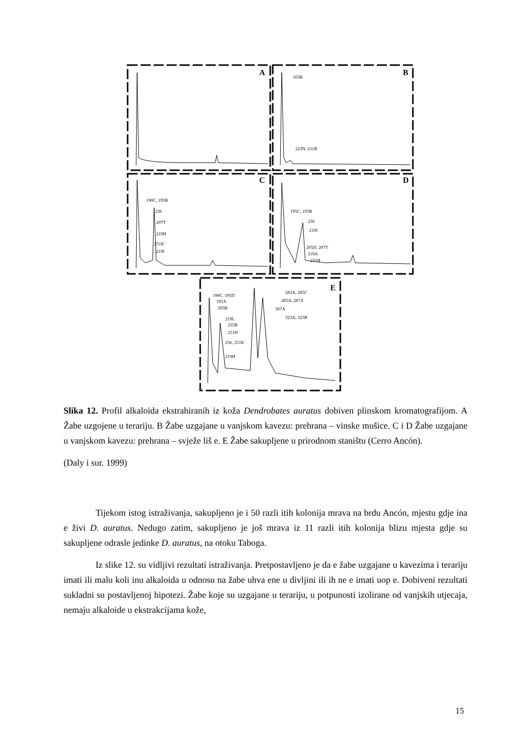A
B
C
D
E
165B
223N, 211B
190C, 195B
236
207T
219H
251K
219I
195C, 195B
236
219I
205D, 207T
219A
231H
190C, 195D
195A
205B
219L
235B
251H
236, 251K
219H
283A, 285C
285A, 287A
307A
323A, 323B
Slika 12. Profil alkaloida ekstrahiranih iz koža Dendrobates auratus dobiven plinskom kromatografijom. A Žabe uzgojene u terariju. B Žabe uzgajane u vanjskom kavezu: prehrana – vinske mušice. C i D Žabe uzgajane u vanjskom kavezu: prehrana – svježe liš e. E Žabe sakupljene u prirodnom staništu (Cerro Ancón).
(Daly i sur. 1999)
Tijekom istog istraživanja, sakupljeno je i 50 razli itih kolonija mrava na brdu Ancón, mjestu gdje ina e živi D. auratus. Nedugo zatim, sakupljeno je još mrava iz 11 razli itih kolonija blizu mjesta gdje su sakupljene odrasle jedinke D. auratus, na otoku Taboga.
Iz slike 12. su vidljivi rezultati istraživanja. Pretpostavljeno je da e žabe uzgajane u kavezima i terariju imati ili malu koli inu alkaloida u odnosu na žabe uhva ene u divljini ili ih ne e imati uop e. Dobiveni rezultati sukladni su postavljenoj hipotezi. Žabe koje su uzgajane u terariju, u potpunosti izolirane od vanjskih utjecaja, nemaju alkaloide u ekstrakcijama kože,
15